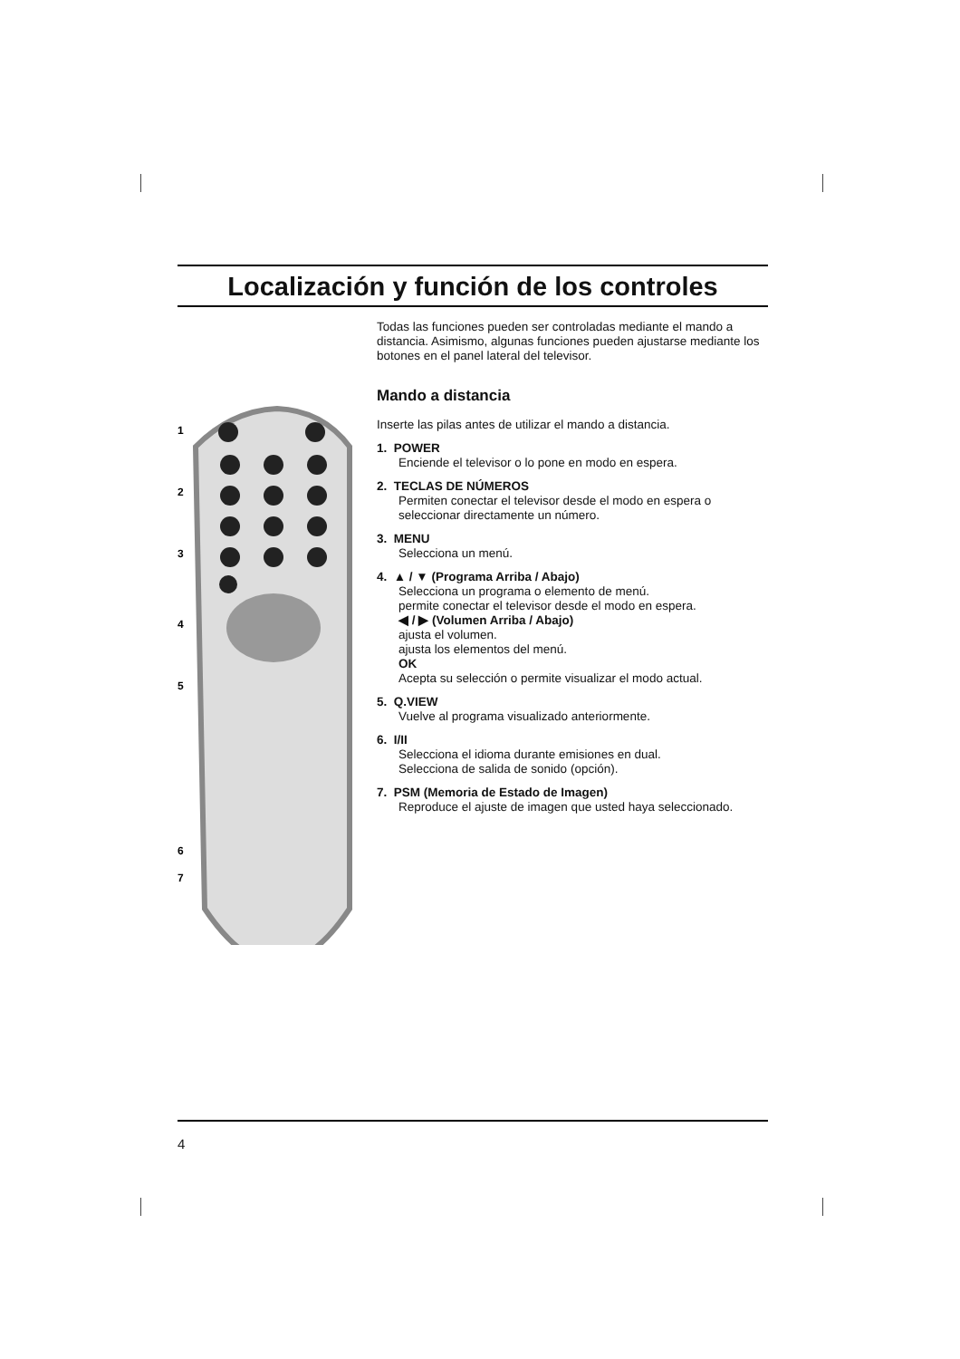Localización y función de los controles
1
2
3
4
5
6
7
Todas las funciones pueden ser controladas mediante el mando a distancia. Asimismo, algunas funciones pueden ajustarse mediante los botones en el panel lateral del televisor.
Mando a distancia
Inserte las pilas antes de utilizar el mando a distancia.
1. POWER
Enciende el televisor o lo pone en modo en espera.
2. TECLAS DE NÚMEROS
Permiten conectar el televisor desde el modo en espera o seleccionar directamente un número.
3. MENU
Selecciona un menú.
4. ▲ / ▼ (Programa Arriba / Abajo)
Selecciona un programa o elemento de menú.
permite conectar el televisor desde el modo en espera.
◀ / ▶ (Volumen Arriba / Abajo)
ajusta el volumen.
ajusta los elementos del menú.
OK
Acepta su selección o permite visualizar el modo actual.
5. Q.VIEW
Vuelve al programa visualizado anteriormente.
6. I/II
Selecciona el idioma durante emisiones en dual.
Selecciona de salida de sonido (opción).
7. PSM (Memoria de Estado de Imagen)
Reproduce el ajuste de imagen que usted haya seleccionado.
4